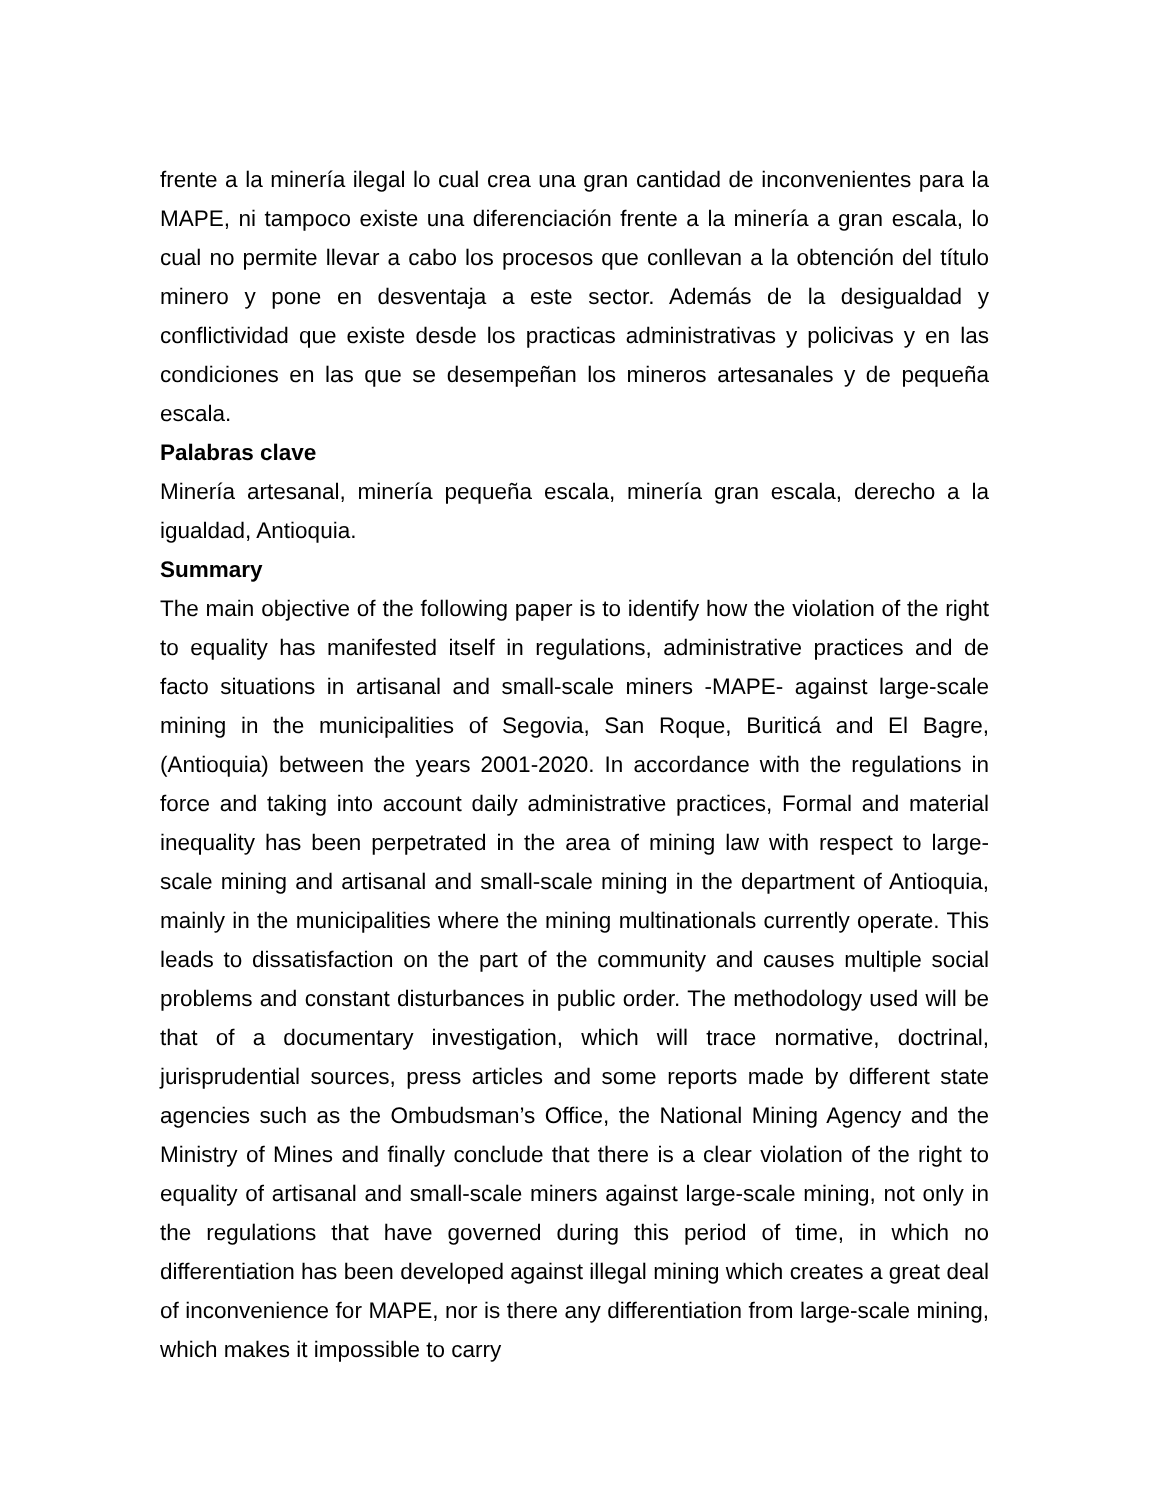frente a la minería ilegal lo cual crea una gran cantidad de inconvenientes para la MAPE, ni tampoco existe una diferenciación frente a la minería a gran escala, lo cual no permite llevar a cabo los procesos que conllevan a la obtención del título minero y pone en desventaja a este sector. Además de la desigualdad y conflictividad que existe desde los practicas administrativas y policivas y en las condiciones en las que se desempeñan los mineros artesanales y de pequeña escala.
Palabras clave
Minería artesanal, minería pequeña escala, minería gran escala, derecho a la igualdad, Antioquia.
Summary
The main objective of the following paper is to identify how the violation of the right to equality has manifested itself in regulations, administrative practices and de facto situations in artisanal and small-scale miners -MAPE- against large-scale mining in the municipalities of Segovia, San Roque, Buriticá and El Bagre, (Antioquia) between the years 2001-2020. In accordance with the regulations in force and taking into account daily administrative practices, Formal and material inequality has been perpetrated in the area of mining law with respect to large-scale mining and artisanal and small-scale mining in the department of Antioquia, mainly in the municipalities where the mining multinationals currently operate. This leads to dissatisfaction on the part of the community and causes multiple social problems and constant disturbances in public order. The methodology used will be that of a documentary investigation, which will trace normative, doctrinal, jurisprudential sources, press articles and some reports made by different state agencies such as the Ombudsman’s Office, the National Mining Agency and the Ministry of Mines and finally conclude that there is a clear violation of the right to equality of artisanal and small-scale miners against large-scale mining, not only in the regulations that have governed during this period of time, in which no differentiation has been developed against illegal mining which creates a great deal of inconvenience for MAPE, nor is there any differentiation from large-scale mining, which makes it impossible to carry